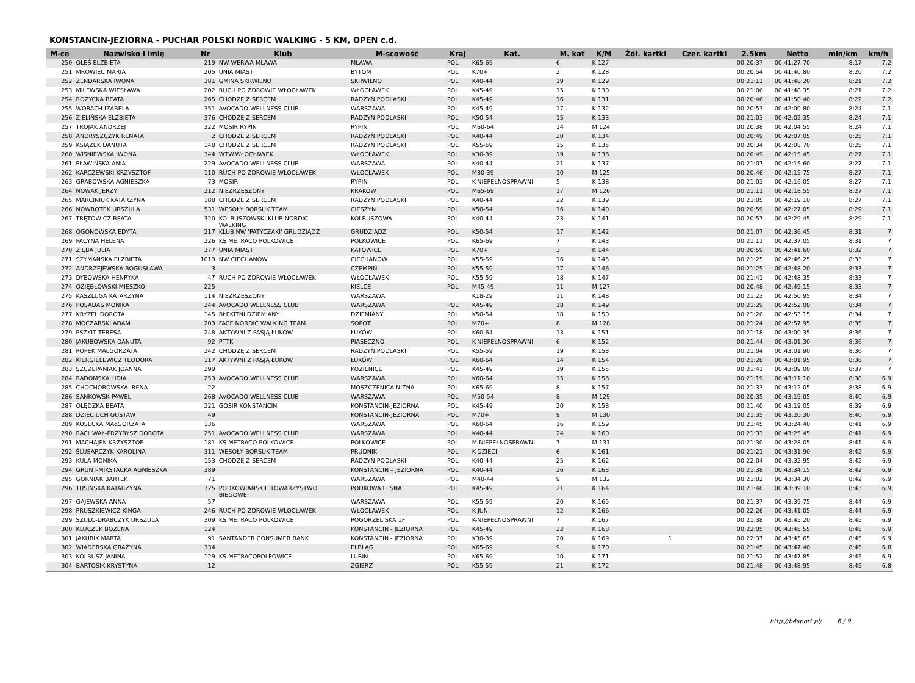KONSTANCIN-JEZIORNA - PUCHAR POLSKI NORDIC WALKING - 5 KM, OPEN c.d.
| M-ce | Nazwisko i imię | Nr | Klub | M-scowość | Kraj | Kat. | M. kat | K/M | Żół. kartki | Czer. kartki | 2.5km | Netto | min/km | km/h |
| --- | --- | --- | --- | --- | --- | --- | --- | --- | --- | --- | --- | --- | --- | --- |
| 250 | OLEŚ ELŻBIETA | 219 | NW WERWA MŁAWA | MŁAWA | POL | K65-69 | 6 | K 127 | | | 00:20:37 | 00:41:27.70 | 8:17 | 7.2 |
| 251 | MROWIEC MARIA | 205 | UNIA MIAST | BYTOM | POL | K70+ | 2 | K 128 | | | 00:20:54 | 00:41:40.80 | 8:20 | 7.2 |
| 252 | ŻENDARSKA IWONA | 381 | GMINA SKRWILNO | SKRWILNO | POL | K40-44 | 19 | K 129 | | | 00:21:11 | 00:41:48.20 | 8:21 | 7.2 |
| 253 | MILEWSKA WIESŁAWA | 202 | RUCH PO ZDROWIE WŁOCŁAWEK | WŁOCŁAWEK | POL | K45-49 | 15 | K 130 | | | 00:21:06 | 00:41:48.35 | 8:21 | 7.2 |
| 254 | RÓŻYCKA BEATA | 265 | CHODZĘ Z SERCEM | RADZYŃ PODLASKI | POL | K45-49 | 16 | K 131 | | | 00:20:46 | 00:41:50.40 | 8:22 | 7.2 |
| 255 | WORACH IZABELA | 351 | AVOCADO WELLNESS CLUB | WARSZAWA | POL | K45-49 | 17 | K 132 | | | 00:20:53 | 00:42:00.80 | 8:24 | 7.1 |
| 256 | ZIELIŃSKA ELŻBIETA | 376 | CHODZĘ Z SERCEM | RADZYŃ PODLASKI | POL | K50-54 | 15 | K 133 | | | 00:21:03 | 00:42:02.35 | 8:24 | 7.1 |
| 257 | TROJAK ANDRZEJ | 322 | MOSIR RYPIN | RYPIN | POL | M60-64 | 14 | M 124 | | | 00:20:38 | 00:42:04.55 | 8:24 | 7.1 |
| 258 | ANDRYSZCZYK RENATA | 2 | CHODZĘ Z SERCEM | RADZYŃ PODLASKI | POL | K40-44 | 20 | K 134 | | | 00:20:49 | 00:42:07.05 | 8:25 | 7.1 |
| 259 | KSIĄŻEK DANUTA | 148 | CHODZĘ Z SERCEM | RADZYŃ PODLASKI | POL | K55-59 | 15 | K 135 | | | 00:20:34 | 00:42:08.70 | 8:25 | 7.1 |
| 260 | WIŚNIEWSKA IWONA | 344 | WTW.WŁOCŁAWEK | WŁOCŁAWEK | POL | K30-39 | 19 | K 136 | | | 00:20:49 | 00:42:15.45 | 8:27 | 7.1 |
| 261 | PŁAWIŃSKA ANIA | 229 | AVOCADO WELLNESS CLUB | WARSZAWA | POL | K40-44 | 21 | K 137 | | | 00:21:07 | 00:42:15.60 | 8:27 | 7.1 |
| 262 | KARCZEWSKI KRZYSZTOF | 110 | RUCH PO ZDROWIE WŁOCŁAWEK | WŁOCŁAWEK | POL | M30-39 | 10 | M 125 | | | 00:20:46 | 00:42:15.75 | 8:27 | 7.1 |
| 263 | GRABOWSKA AGNIESZKA | 73 | MOSIR | RYPIN | POL | K-NIEPEŁNOSPRAWNI | 5 | K 138 | | | 00:21:03 | 00:42:16.05 | 8:27 | 7.1 |
| 264 | NOWAK JERZY | 212 | NIEZRZESZONY | KRAKÓW | POL | M65-69 | 17 | M 126 | | | 00:21:11 | 00:42:18.55 | 8:27 | 7.1 |
| 265 | MARCINIUK KATARZYNA | 188 | CHODZĘ Z SERCEM | RADZYŃ PODLASKI | POL | K40-44 | 22 | K 139 | | | 00:21:05 | 00:42:19.10 | 8:27 | 7.1 |
| 266 | NOWROTEK URSZULA | 531 | WESOŁY BORSUK TEAM | CIESZYN | POL | K50-54 | 16 | K 140 | | | 00:20:59 | 00:42:27.05 | 8:29 | 7.1 |
| 267 | TRĘTOWICZ BEATA | 320 | KOLBUSZOWSKI KLUB NORDIC WALKING | KOLBUSZOWA | POL | K40-44 | 23 | K 141 | | | 00:20:57 | 00:42:29.45 | 8:29 | 7.1 |
| 268 | OGONOWSKA EDYTA | 217 | KLUB NW 'PATYCZAKI' GRUDZIĄDZ | GRUDZIĄDZ | POL | K50-54 | 17 | K 142 | | | 00:21:07 | 00:42:36.45 | 8:31 | 7 |
| 269 | PACYNA HELENA | 226 | KS METRACO POLKOWICE | POLKOWICE | POL | K65-69 | 7 | K 143 | | | 00:21:11 | 00:42:37.05 | 8:31 | 7 |
| 270 | ZIĘBA JULIA | 377 | UNIA MIAST | KATOWICE | POL | K70+ | 3 | K 144 | | | 00:20:59 | 00:42:41.60 | 8:32 | 7 |
| 271 | SZYMAŃSKA ELŻBIETA | 1013 | NW CIECHANÓW | CIECHANÓW | POL | K55-59 | 16 | K 145 | | | 00:21:25 | 00:42:46.25 | 8:33 | 7 |
| 272 | ANDRZEJEWSKA BOGUSŁAWA | 3 | | CZEMPIŃ | POL | K55-59 | 17 | K 146 | | | 00:21:25 | 00:42:48.20 | 8:33 | 7 |
| 273 | DYBOWSKA HENRYKA | 47 | RUCH PO ZDROWIE WŁOCŁAWEK | WŁOCŁAWEK | POL | K55-59 | 18 | K 147 | | | 00:21:41 | 00:42:48.35 | 8:33 | 7 |
| 274 | OZIĘBŁOWSKI MIESZKO | 225 | | KIELCE | POL | M45-49 | 11 | M 127 | | | 00:20:48 | 00:42:49.15 | 8:33 | 7 |
| 275 | KASZLUGA KATARZYNA | 114 | NIEZRZESZONY | WARSZAWA | | K18-29 | 11 | K 148 | | | 00:21:23 | 00:42:50.95 | 8:34 | 7 |
| 276 | POSADAS MONIKA | 244 | AVOCADO WELLNESS CLUB | WARSZAWA | POL | K45-49 | 18 | K 149 | | | 00:21:29 | 00:42:52.00 | 8:34 | 7 |
| 277 | KRYZEL DOROTA | 145 | BŁĘKITNI DZIEMIANY | DZIEMIANY | POL | K50-54 | 18 | K 150 | | | 00:21:26 | 00:42:53.15 | 8:34 | 7 |
| 278 | MOCZARSKI ADAM | 203 | FACE NORDIC WALKING TEAM | SOPOT | POL | M70+ | 8 | M 128 | | | 00:21:24 | 00:42:57.95 | 8:35 | 7 |
| 279 | PSZKIT TERESA | 248 | AKTYWNI Z PASJĄ ŁUKÓW | ŁUKÓW | POL | K60-64 | 13 | K 151 | | | 00:21:18 | 00:43:00.35 | 8:36 | 7 |
| 280 | JAKUBOWSKA DANUTA | 92 | PTTK | PIASECZNO | POL | K-NIEPEŁNOSPRAWNI | 6 | K 152 | | | 00:21:44 | 00:43:01.30 | 8:36 | 7 |
| 281 | POPEK MAŁGORZATA | 242 | CHODZĘ Z SERCEM | RADZYŃ PODLASKI | POL | K55-59 | 19 | K 153 | | | 00:21:04 | 00:43:01.90 | 8:36 | 7 |
| 282 | KIERGIELEWICZ TEODORA | 117 | AKTYWNI Z PASJĄ ŁUKÓW | ŁUKÓW | POL | K60-64 | 14 | K 154 | | | 00:21:28 | 00:43:01.95 | 8:36 | 7 |
| 283 | SZCZEPANIAK JOANNA | 299 | | KOZIENICE | POL | K45-49 | 19 | K 155 | | | 00:21:41 | 00:43:09.00 | 8:37 | 7 |
| 284 | RADOMSKA LIDIA | 253 | AVOCADO WELLNESS CLUB | WARSZAWA | POL | K60-64 | 15 | K 156 | | | 00:21:19 | 00:43:11.10 | 8:38 | 6.9 |
| 285 | CHOCHOROWSKA IRENA | 22 | | MOSZCZENICA NIZNA | POL | K65-69 | 8 | K 157 | | | 00:21:33 | 00:43:12.05 | 8:38 | 6.9 |
| 286 | SANKOWSK PAWEŁ | 268 | AVOCADO WELLNESS CLUB | WARSZAWA | POL | M50-54 | 8 | M 129 | | | 00:20:35 | 00:43:19.05 | 8:40 | 6.9 |
| 287 | OLĘDZKA BEATA | 221 | GOSIR KONSTANCIN | KONSTANCIN-JEZIORNA | POL | K45-49 | 20 | K 158 | | | 00:21:40 | 00:43:19.05 | 8:39 | 6.9 |
| 288 | DZIECIUCH GUSTAW | 49 | | KONSTANCIN-JEZIORNA | POL | M70+ | 9 | M 130 | | | 00:21:35 | 00:43:20.30 | 8:40 | 6.9 |
| 289 | KOSECKA MAŁGORZATA | 136 | | WARSZAWA | POL | K60-64 | 16 | K 159 | | | 00:21:45 | 00:43:24.40 | 8:41 | 6.9 |
| 290 | RACHWAŁ-PRZYBYSZ DOROTA | 251 | AVOCADO WELLNESS CLUB | WARSZAWA | POL | K40-44 | 24 | K 160 | | | 00:21:33 | 00:43:25.45 | 8:41 | 6.9 |
| 291 | MACHAJEK KRZYSZTOF | 181 | KS METRACO POLKOWICE | POLKOWICE | POL | M-NIEPEŁNOSPRAWNI | 7 | M 131 | | | 00:21:30 | 00:43:28.05 | 8:41 | 6.9 |
| 292 | ŚLUSARCZYK KAROLINA | 311 | WESOŁY BORSUK TEAM | PRUDNIK | POL | K-DZIECI | 6 | K 161 | | | 00:21:21 | 00:43:31.90 | 8:42 | 6.9 |
| 293 | KULA MONIKA | 153 | CHODZĘ Z SERCEM | RADZYŃ PODLASKI | POL | K40-44 | 25 | K 162 | | | 00:22:04 | 00:43:32.95 | 8:42 | 6.9 |
| 294 | GRUNT-MIKSTACKA AGNIESZKA | 389 | | KONSTANCIN – JEZIORNA | POL | K40-44 | 26 | K 163 | | | 00:21:38 | 00:43:34.15 | 8:42 | 6.9 |
| 295 | GORNIAK BARTEK | 71 | | WARSZAWA | POL | M40-44 | 9 | M 132 | | | 00:21:02 | 00:43:34.30 | 8:42 | 6.9 |
| 296 | TUSIŃSKA KATARZYNA | 325 | PODKOWIAŃSKIE TOWARZYSTWO BIEGOWE | PODKOWA LEŚNA | POL | K45-49 | 21 | K 164 | | | 00:21:48 | 00:43:39.10 | 8:43 | 6.9 |
| 297 | GAJEWSKA ANNA | 57 | | WARSZAWA | POL | K55-59 | 20 | K 165 | | | 00:21:37 | 00:43:39.75 | 8:44 | 6.9 |
| 298 | PRUSZKIEWICZ KINGA | 246 | RUCH PO ZDROWIE WŁOCŁAWEK | WŁOCŁAWEK | POL | K-JUN. | 12 | K 166 | | | 00:22:26 | 00:43:41.05 | 8:44 | 6.9 |
| 299 | SZULC-DRABCZYK URSZULA | 309 | KS METRACO POLKOWICE | POGORZELISKA 1F | POL | K-NIEPEŁNOSPRAWNI | 7 | K 167 | | | 00:21:38 | 00:43:45.20 | 8:45 | 6.9 |
| 300 | KLUCZEK BOŻENA | 124 | | KONSTANCIN - JEZIORNA | POL | K45-49 | 22 | K 168 | | | 00:22:05 | 00:43:45.55 | 8:45 | 6.9 |
| 301 | JAKUBIK MARTA | 91 | SANTANDER CONSUMER BANK | KONSTANCIN - JEZIORNA | POL | K30-39 | 20 | K 169 | 1 | | 00:22:37 | 00:43:45.65 | 8:45 | 6.9 |
| 302 | WIADERSKA GRAŻYNA | 334 | | ELBLĄG | POL | K65-69 | 9 | K 170 | | | 00:21:45 | 00:43:47.40 | 8:45 | 6.8 |
| 303 | KOLBUSZ JANINA | 129 | KS.METRACOPOLPOWICE | LUBIN | POL | K65-69 | 10 | K 171 | | | 00:21:52 | 00:43:47.85 | 8:45 | 6.9 |
| 304 | BARTOSIK KRYSTYNA | 12 | | ZGIERZ | POL | K55-59 | 21 | K 172 | | | 00:21:48 | 00:43:48.95 | 8:45 | 6.8 |
http://b4sport.pl/ 6 / 9